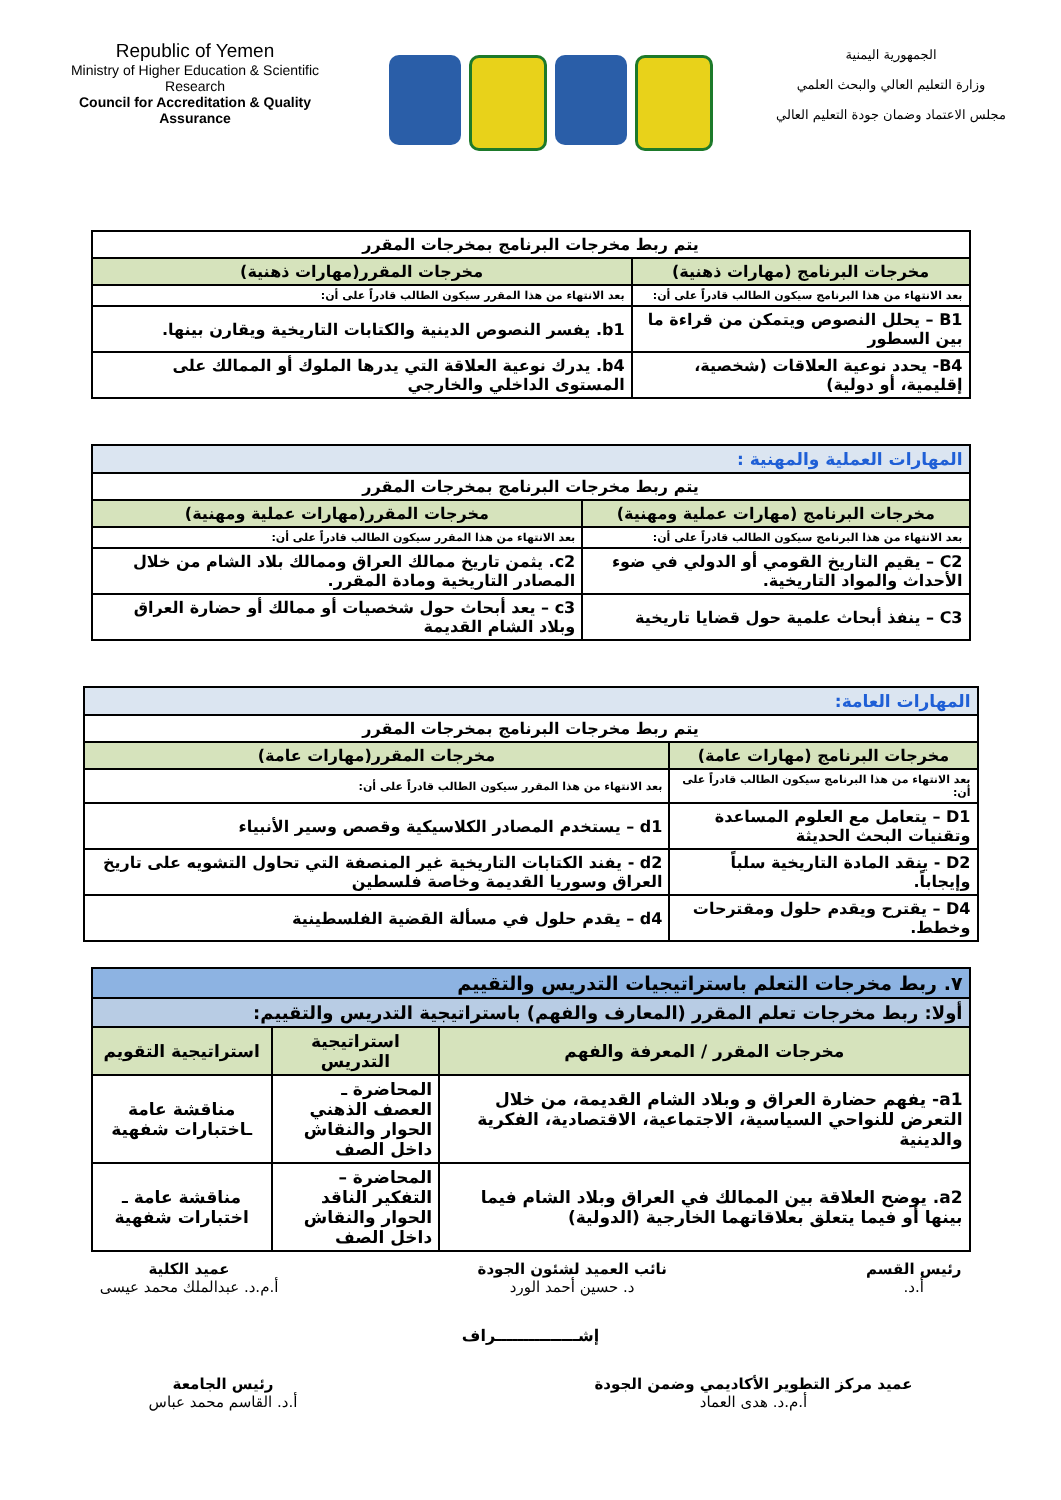Republic of Yemen
Ministry of Higher Education & Scientific Research
Council for Accreditation & Quality Assurance
الجمهورية اليمنية
وزارة التعليم العالي والبحث العلمي
مجلس الاعتماد وضمان جودة التعليم العالي
| يتم ربط مخرجات البرنامج بمخرجات المقرر | |
| مخرجات البرنامج (مهارات ذهنية) | مخرجات المقرر(مهارات ذهنية) |
| بعد الانتهاء من هذا البرنامج سيكون الطالب قادراً على أن: | بعد الانتهاء من هذا المقرر سيكون الطالب قادراً على أن: |
| B1 – يحلل النصوص ويتمكن من قراءة ما بين السطور | b1. يفسر النصوص الدينية والكتابات التاريخية ويقارن بينها. |
| B4- يحدد نوعية العلاقات (شخصية، إقليمية، أو دولية) | b4. يدرك نوعية العلاقة التي يدرها الملوك أو الممالك على المستوى الداخلي والخارجي |
| المهارات العملية والمهنية : | |
| يتم ربط مخرجات البرنامج بمخرجات المقرر | |
| مخرجات البرنامج (مهارات عملية ومهنية) | مخرجات المقرر(مهارات عملية ومهنية) |
| بعد الانتهاء من هذا البرنامج سيكون الطالب قادراً على أن: | بعد الانتهاء من هذا المقرر سيكون الطالب قادراً على أن: |
| C2 – يقيم التاريخ القومي أو الدولي في ضوء الأحداث والمواد التاريخية. | c2. يثمن تاريخ ممالك العراق وممالك بلاد الشام من خلال المصادر التاريخية ومادة المقرر. |
| C3 – ينفذ أبحاث علمية حول قضايا تاريخية | c3 – يعد أبحاث حول شخصيات أو ممالك أو حضارة العراق وبلاد الشام القديمة |
| المهارات العامة: | |
| يتم ربط مخرجات البرنامج بمخرجات المقرر | |
| مخرجات البرنامج (مهارات عامة) | مخرجات المقرر(مهارات عامة) |
| بعد الانتهاء من هذا البرنامج سيكون الطالب قادراً على أن: | بعد الانتهاء من هذا المقرر سيكون الطالب قادراً على أن: |
| D1 – يتعامل مع العلوم المساعدة وتقنيات البحث الحديثة | d1 – يستخدم المصادر الكلاسيكية وقصص وسير الأنبياء |
| D2 - ينقد المادة التاريخية سلباً وإيجاباً. | d2 - يفند الكتابات التاريخية غير المنصفة التي تحاول التشويه على تاريخ العراق وسوريا القديمة وخاصة فلسطين |
| D4 – يقترح ويقدم حلول ومقترحات وخطط. | d4 – يقدم حلول في مسألة القضية الفلسطينية |
| ٧. ربط مخرجات التعلم باستراتيجيات التدريس والتقييم | | |
| أولا: ربط مخرجات تعلم المقرر (المعارف والفهم) باستراتيجية التدريس والتقييم: | | |
| مخرجات المقرر / المعرفة والفهم | استراتيجية التدريس | استراتيجية التقويم |
| a1- يفهم حضارة العراق و وبلاد الشام القديمة، من خلال التعرض للنواحي السياسية، الاجتماعية، الاقتصادية، الفكرية والدينية | المحاضرة ـ العصف الذهني الحوار والنقاش داخل الصف | مناقشة عامة ـاختبارات شفهية |
| a2. يوضح العلاقة بين الممالك في العراق وبلاد الشام فيما بينها أو فيما يتعلق بعلاقاتهما الخارجية (الدولية) | المحاضرة – التفكير الناقد الحوار والنقاش داخل الصف | مناقشة عامة ـ اختبارات شفهية |
رئيس القسم
أ.د.
نائب العميد لشئون الجودة
د. حسين أحمد الورد
عميد الكلية
أ.م.د. عبدالملك محمد عيسى
إشـــــــــــــــراف
عميد مركز التطوير الأكاديمي وضمن الجودة
أ.م.د. هدى العماد
رئيس الجامعة
أ.د. القاسم محمد عباس